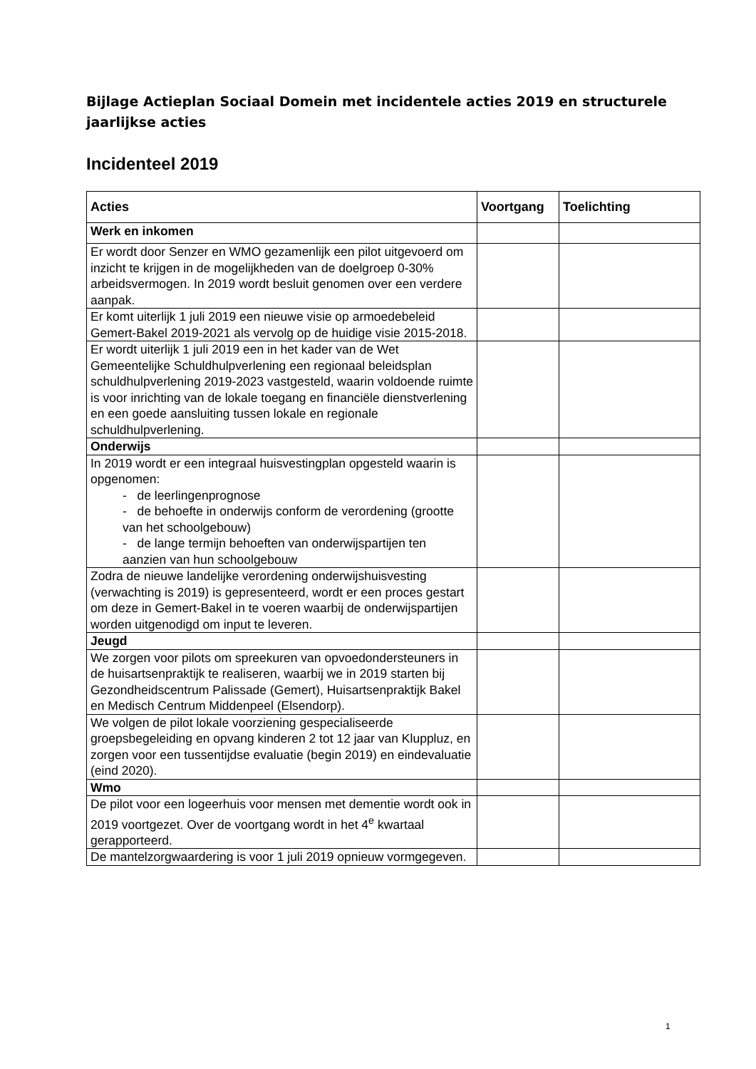Bijlage Actieplan Sociaal Domein met incidentele acties 2019 en structurele jaarlijkse acties
Incidenteel 2019
| Acties | Voortgang | Toelichting |
| --- | --- | --- |
| Werk en inkomen | | |
| Er wordt door Senzer en WMO gezamenlijk een pilot uitgevoerd om inzicht te krijgen in de mogelijkheden van de doelgroep 0-30% arbeidsvermogen. In 2019 wordt besluit genomen over een verdere aanpak. | | |
| Er komt uiterlijk 1 juli 2019 een nieuwe visie op armoedebeleid Gemert-Bakel 2019-2021 als vervolg op de huidige visie 2015-2018. | | |
| Er wordt uiterlijk 1 juli 2019 een in het kader van de Wet Gemeentelijke Schuldhulpverlening een regionaal beleidsplan schuldhulpverlening 2019-2023 vastgesteld, waarin voldoende ruimte is voor inrichting van de lokale toegang en financiële dienstverlening en een goede aansluiting tussen lokale en regionale schuldhulpverlening. | | |
| Onderwijs | | |
| In 2019 wordt er een integraal huisvestingplan opgesteld waarin is opgenomen: - de leerlingenprognose - de behoefte in onderwijs conform de verordening (grootte van het schoolgebouw) - de lange termijn behoeften van onderwijspartijen ten aanzien van hun schoolgebouw | | |
| Zodra de nieuwe landelijke verordening onderwijshuisvesting (verwachting is 2019) is gepresenteerd, wordt er een proces gestart om deze in Gemert-Bakel in te voeren waarbij de onderwijspartijen worden uitgenodigd om input te leveren. | | |
| Jeugd | | |
| We zorgen voor pilots om spreekuren van opvoedondersteuners in de huisartsenpraktijk te realiseren, waarbij we in 2019 starten bij Gezondheidscentrum Palissade (Gemert), Huisartsenpraktijk Bakel en Medisch Centrum Middenpeel (Elsendorp). | | |
| We volgen de pilot lokale voorziening gespecialiseerde groepsbegeleiding en opvang kinderen 2 tot 12 jaar van Kluppluz, en zorgen voor een tussentijdse evaluatie (begin 2019) en eindevaluatie (eind 2020). | | |
| Wmo | | |
| De pilot voor een logeerhuis voor mensen met dementie wordt ook in 2019 voortgezet. Over de voortgang wordt in het 4<sup>e</sup> kwartaal gerapporteerd. | | |
| De mantelzorgwaardering is voor 1 juli 2019 opnieuw vormgegeven. | | |
1